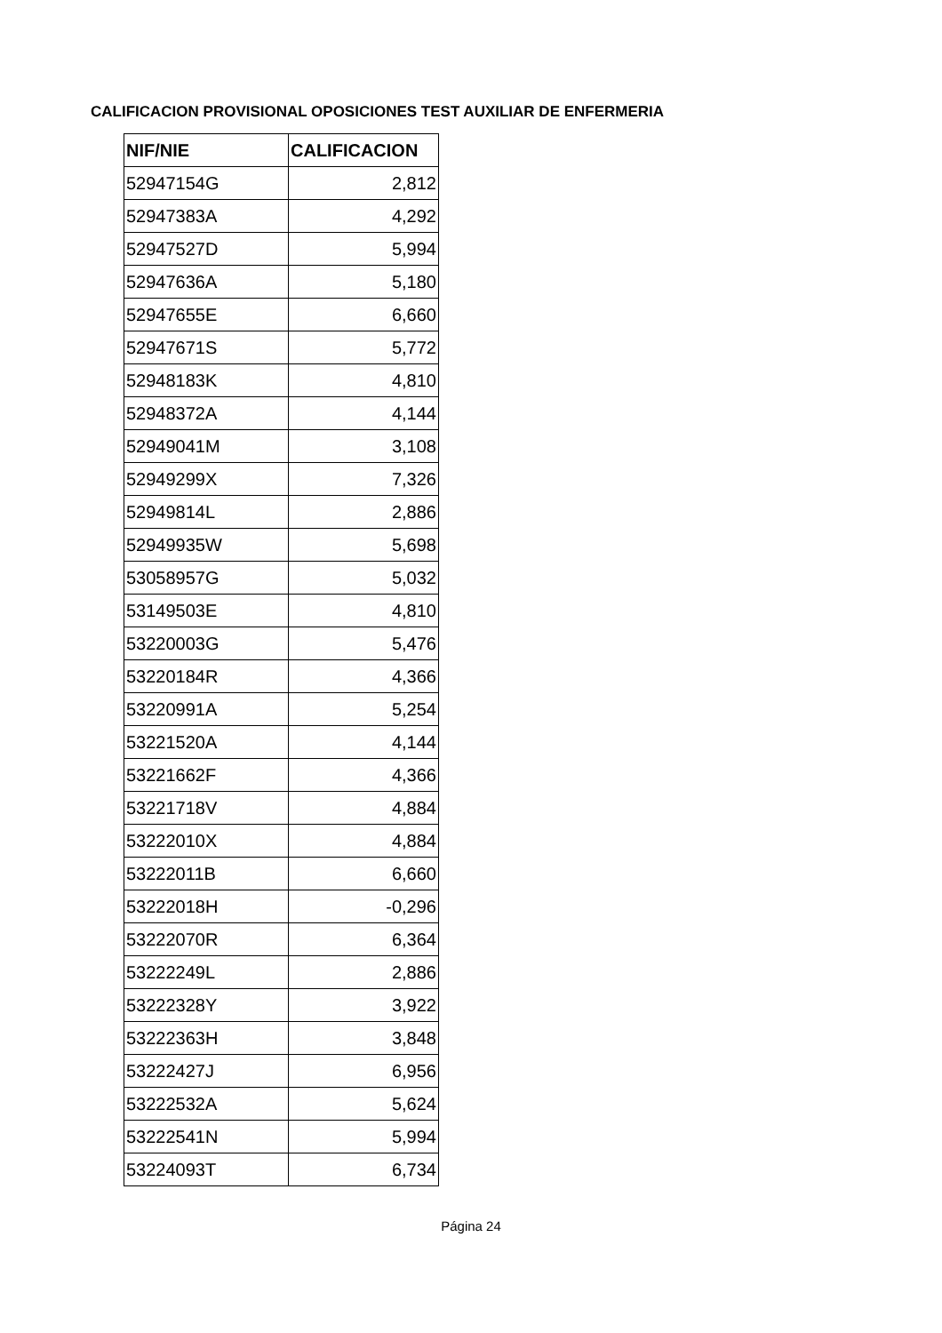CALIFICACION PROVISIONAL OPOSICIONES TEST AUXILIAR DE ENFERMERIA
| NIF/NIE | CALIFICACION |
| --- | --- |
| 52947154G | 2,812 |
| 52947383A | 4,292 |
| 52947527D | 5,994 |
| 52947636A | 5,180 |
| 52947655E | 6,660 |
| 52947671S | 5,772 |
| 52948183K | 4,810 |
| 52948372A | 4,144 |
| 52949041M | 3,108 |
| 52949299X | 7,326 |
| 52949814L | 2,886 |
| 52949935W | 5,698 |
| 53058957G | 5,032 |
| 53149503E | 4,810 |
| 53220003G | 5,476 |
| 53220184R | 4,366 |
| 53220991A | 5,254 |
| 53221520A | 4,144 |
| 53221662F | 4,366 |
| 53221718V | 4,884 |
| 53222010X | 4,884 |
| 53222011B | 6,660 |
| 53222018H | -0,296 |
| 53222070R | 6,364 |
| 53222249L | 2,886 |
| 53222328Y | 3,922 |
| 53222363H | 3,848 |
| 53222427J | 6,956 |
| 53222532A | 5,624 |
| 53222541N | 5,994 |
| 53224093T | 6,734 |
Página 24